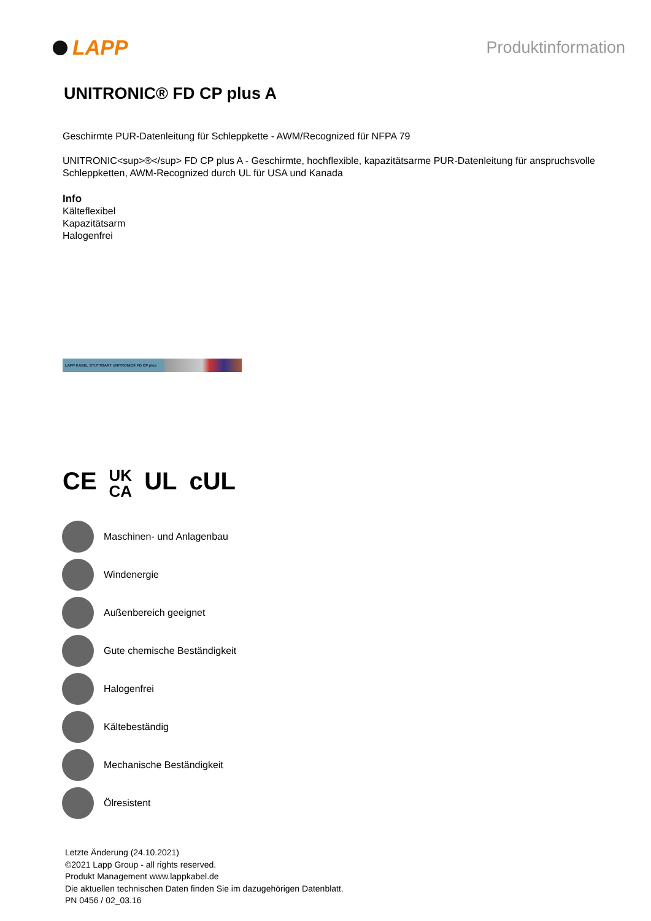LAPP
Produktinformation
UNITRONIC® FD CP plus A
Geschirmte PUR-Datenleitung für Schleppkette - AWM/Recognized für NFPA 79
UNITRONIC<sup>®</sup> FD CP plus A - Geschirmte, hochflexible, kapazitätsarme PUR-Datenleitung für anspruchsvolle Schleppketten, AWM-Recognized durch UL für USA und Kanada
Info
Kälteflexibel
Kapazitätsarm
Halogenfrei
LAPP KABEL STUTTGART UNITRONIC® FD CP plus
CE UK
CA UL cUL
Maschinen- und Anlagenbau
Windenergie
Außenbereich geeignet
Gute chemische Beständigkeit
Halogenfrei
Kältebeständig
Mechanische Beständigkeit
Ölresistent
Letzte Änderung (24.10.2021)
©2021 Lapp Group - all rights reserved.
Produkt Management www.lappkabel.de
Die aktuellen technischen Daten finden Sie im dazugehörigen Datenblatt.
PN 0456 / 02_03.16